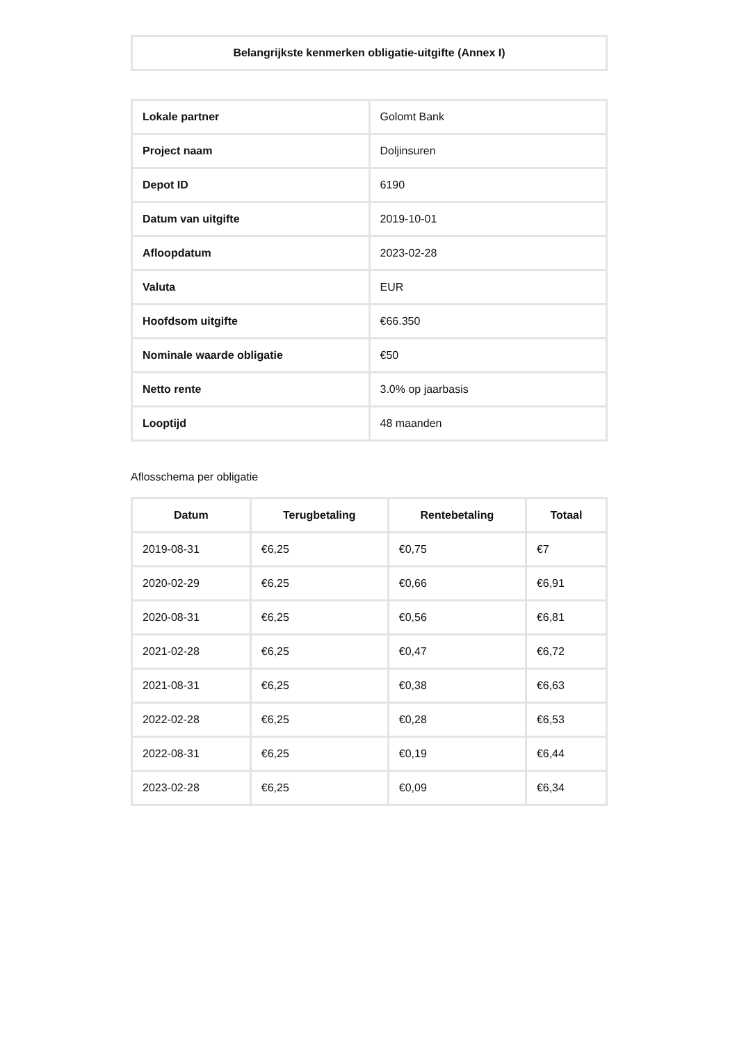| Belangrijkste kenmerken obligatie-uitgifte (Annex I) |
| Lokale partner | Golomt Bank |
| Project naam | Doljinsuren |
| Depot ID | 6190 |
| Datum van uitgifte | 2019-10-01 |
| Afloopdatum | 2023-02-28 |
| Valuta | EUR |
| Hoofdsom uitgifte | €66.350 |
| Nominale waarde obligatie | €50 |
| Netto rente | 3.0% op jaarbasis |
| Looptijd | 48 maanden |
Aflosschema per obligatie
| Datum | Terugbetaling | Rentebetaling | Totaal |
| --- | --- | --- | --- |
| 2019-08-31 | €6,25 | €0,75 | €7 |
| 2020-02-29 | €6,25 | €0,66 | €6,91 |
| 2020-08-31 | €6,25 | €0,56 | €6,81 |
| 2021-02-28 | €6,25 | €0,47 | €6,72 |
| 2021-08-31 | €6,25 | €0,38 | €6,63 |
| 2022-02-28 | €6,25 | €0,28 | €6,53 |
| 2022-08-31 | €6,25 | €0,19 | €6,44 |
| 2023-02-28 | €6,25 | €0,09 | €6,34 |